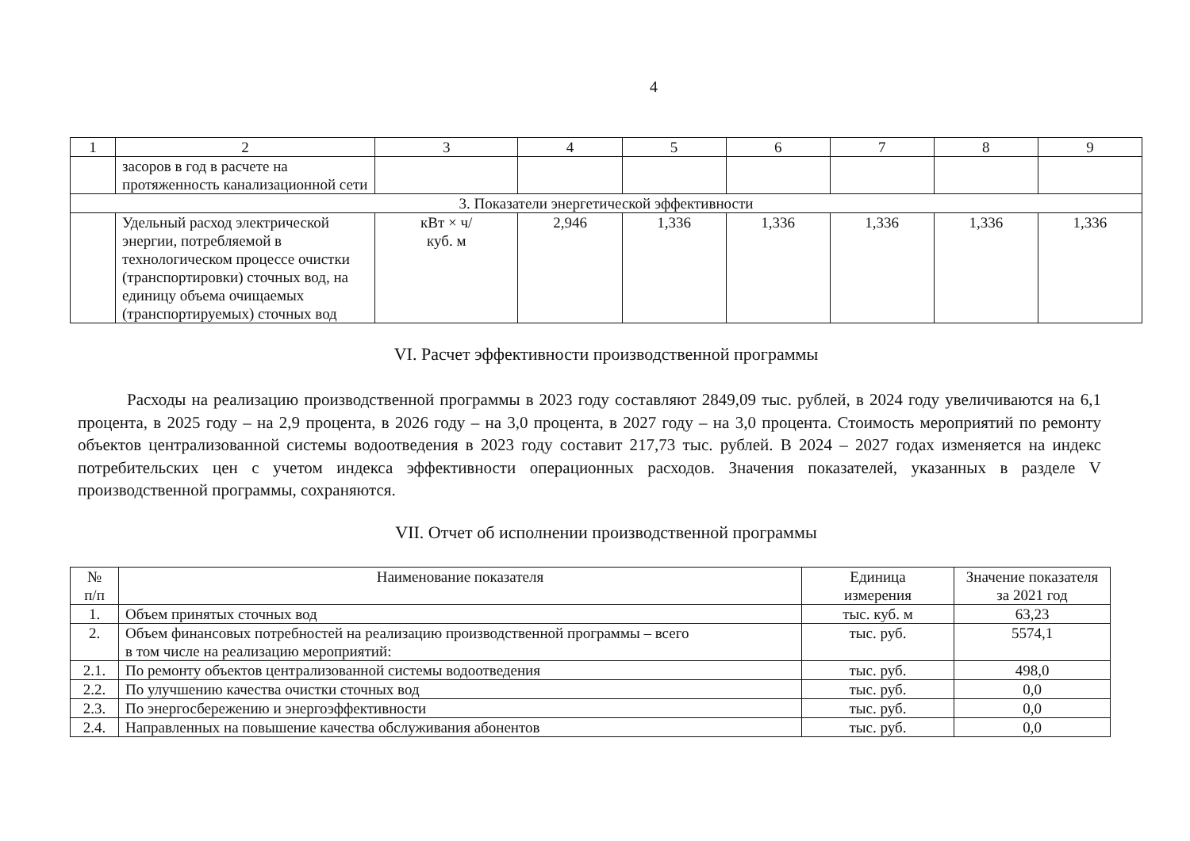4
| 1 | 2 | 3 | 4 | 5 | 6 | 7 | 8 | 9 |
| --- | --- | --- | --- | --- | --- | --- | --- | --- |
| | засоров в год в расчете на протяженность канализационной сети | | | | | | | |
| 3. Показатели энергетической эффективности | | | | | | | | |
| | Удельный расход электрической энергии, потребляемой в технологическом процессе очистки (транспортировки) сточных вод, на единицу объема очищаемых (транспортируемых) сточных вод | кВт × ч/ куб. м | 2,946 | 1,336 | 1,336 | 1,336 | 1,336 | 1,336 |
VI. Расчет эффективности производственной программы
Расходы на реализацию производственной программы в 2023 году составляют 2849,09 тыс. рублей, в 2024 году увеличиваются на 6,1 процента, в 2025 году – на 2,9 процента, в 2026 году – на 3,0 процента, в 2027 году – на 3,0 процента. Стоимость мероприятий по ремонту объектов централизованной системы водоотведения в 2023 году составит 217,73 тыс. рублей. В 2024 – 2027 годах изменяется на индекс потребительских цен с учетом индекса эффективности операционных расходов. Значения показателей, указанных в разделе V производственной программы, сохраняются.
VII. Отчет об исполнении производственной программы
| № п/п | Наименование показателя | Единица измерения | Значение показателя за 2021 год |
| --- | --- | --- | --- |
| 1. | Объем принятых сточных вод | тыс. куб. м | 63,23 |
| 2. | Объем финансовых потребностей на реализацию производственной программы – всего в том числе на реализацию мероприятий: | тыс. руб. | 5574,1 |
| 2.1. | По ремонту объектов централизованной системы водоотведения | тыс. руб. | 498,0 |
| 2.2. | По улучшению качества очистки сточных вод | тыс. руб. | 0,0 |
| 2.3. | По энергосбережению и энергоэффективности | тыс. руб. | 0,0 |
| 2.4. | Направленных на повышение качества обслуживания абонентов | тыс. руб. | 0,0 |